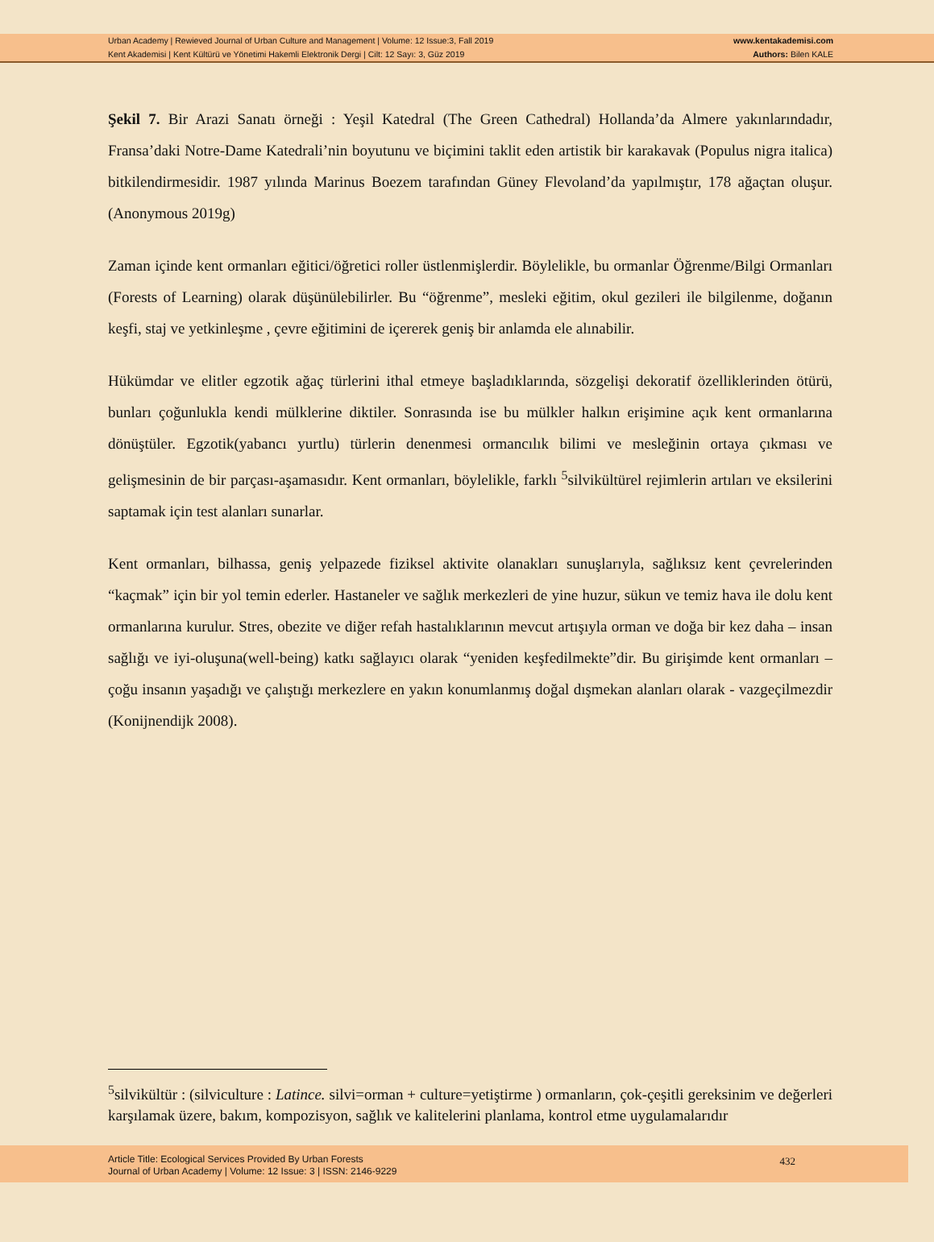Urban Academy | Rewieved Journal of Urban Culture and Management | Volume: 12 Issue:3, Fall 2019
Kent Akademisi | Kent Kültürü ve Yönetimi Hakemli Elektronik Dergi | Cilt: 12 Sayı: 3, Güz 2019
www.kentakademisi.com
Authors: Bilen KALE
Şekil 7. Bir Arazi Sanatı örneği : Yeşil Katedral (The Green Cathedral) Hollanda’da Almere yakınlarındadır, Fransa’daki Notre-Dame Katedrali’nin boyutunu ve biçimini taklit eden artistik bir karakavak (Populus nigra italica) bitkilendirmesidir. 1987 yılında Marinus Boezem tarafından Güney Flevoland’da yapılmıştır, 178 ağaçtan oluşur. (Anonymous 2019g)
Zaman içinde kent ormanları eğitici/öğretici roller üstlenmişlerdir. Böylelikle, bu ormanlar Öğrenme/Bilgi Ormanları (Forests of Learning) olarak düşünülebilirler. Bu “öğrenme”, mesleki eğitim, okul gezileri ile bilgilenme, doğanın keşfi, staj ve yetkinleşme , çevre eğitimini de içererek geniş bir anlamda ele alınabilir.
Hükümdar ve elitler egzotik ağaç türlerini ithal etmeye başladıklarında, sözgelişi dekoratif özelliklerinden ötürü, bunları çoğunlukla kendi mülklerine diktiler. Sonrasında ise bu mülkler halkın erişimine açık kent ormanlarına dönüştüler. Egzotik(yabancı yurtlu) türlerin denenmesi ormancılık bilimi ve mesleğinin ortaya çıkması ve gelişmesinin de bir parçası-aşamasıdır. Kent ormanları, böylelikle, farklı <sup>5</sup>silvikültürel rejimlerin artıları ve eksilerini saptamak için test alanları sunarlar.
Kent ormanları, bilhassa, geniş yelpazede fiziksel aktivite olanakları sunuşlarıyla, sağlıksız kent çevrelerinden “kaçmak” için bir yol temin ederler. Hastaneler ve sağlık merkezleri de yine huzur, sükun ve temiz hava ile dolu kent ormanlarına kurulur. Stres, obezite ve diğer refah hastalıklarının mevcut artışıyla orman ve doğa bir kez daha – insan sağlığı ve iyi-oluşuna(well-being) katkı sağlayıcı olarak “yeniden keşfedilmekte”dir. Bu girişimde kent ormanları – çoğu insanın yaşadığı ve çalıştığı merkezlere en yakın konumlanmış doğal dışmekan alanları olarak - vazgeçilmezdir (Konijnendijk 2008).
<sup>5</sup> silvikültür : (silviculture : Latince. silvi=orman + culture=yetiştirme ) ormanların, çok-çeşitli gereksinim ve değerleri karşılamak üzere, bakım, kompozisyon, sağlık ve kalitelerini planlama, kontrol etme uygulamalarıdır
Article Title: Ecological Services Provided By Urban Forests
Journal of Urban Academy | Volume: 12 Issue: 3 | ISSN: 2146-9229
432